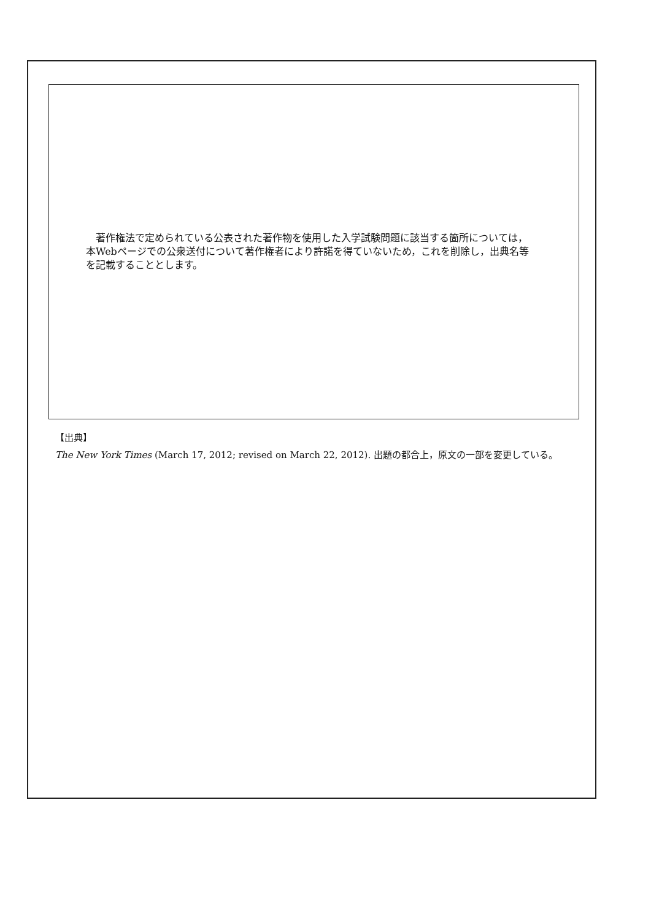著作権法で定められている公表された著作物を使用した入学試験問題に該当する箇所については，本Webページでの公衆送付について著作権者により許諾を得ていないため，これを削除し，出典名等を記載することとします。
【出典】
The New York Times (March 17, 2012; revised on March 22, 2012). 出題の都合上，原文の一部を変更している。